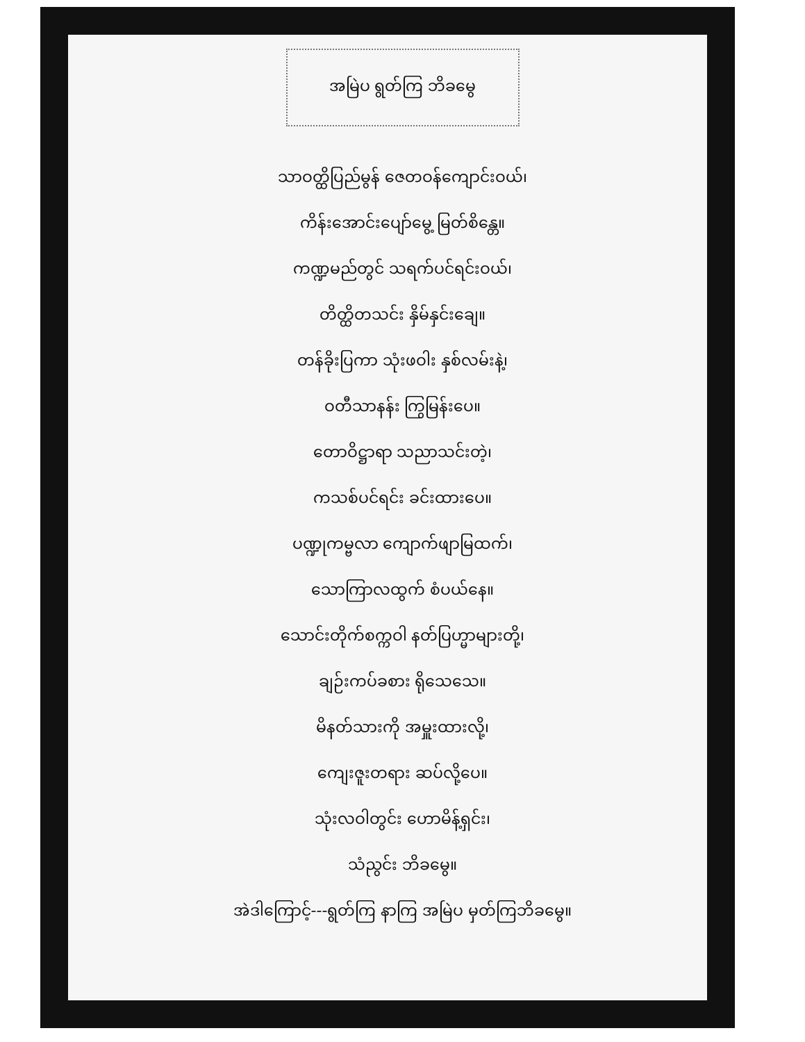အမြဲပ ရွတ်ကြ ဘိခမွေ
သာဝတ္ထိပြည်မွန် ဇေတဝန်ကျောင်းဝယ်၊
ကိန်းအောင်းပျော်မွေ့ မြတ်စိန္တေ။
ကဏ္ဍမည်တွင် သရက်ပင်ရင်းဝယ်၊
တိတ္ထိတသင်း နှိမ်နှင်းချေ။
တန်ခိုးပြကာ သုံးဖဝါး နှစ်လမ်းနဲ့၊
ဝတီသာနန်း ကြွမြန်းပေ။
တောဝိဋ္ဌာရာ သညာသင်းတဲ့၊
ကသစ်ပင်ရင်း ခင်းထားပေ။
ပဏ္ဍုကမ္ဗလာ ကျောက်ဖျာမြထက်၊
သောကြာလထွက် စံပယ်နေ။
သောင်းတိုက်စက္ကဝါ နတ်ပြဟ္မာများတို့၊
ချဉ်းကပ်ခစား ရိုသေသေ။
မိနတ်သားကို အမှူးထားလို့၊
ကျေးဇူးတရား ဆပ်လို့ပေ။
သုံးလဝါတွင်း ဟောမိန့်ရှင်း၊
သံညွင်း ဘိခမွေ။
အဲဒါကြောင့်---ရွတ်ကြ နာကြ အမြဲပ မှတ်ကြဘိခမွေ။